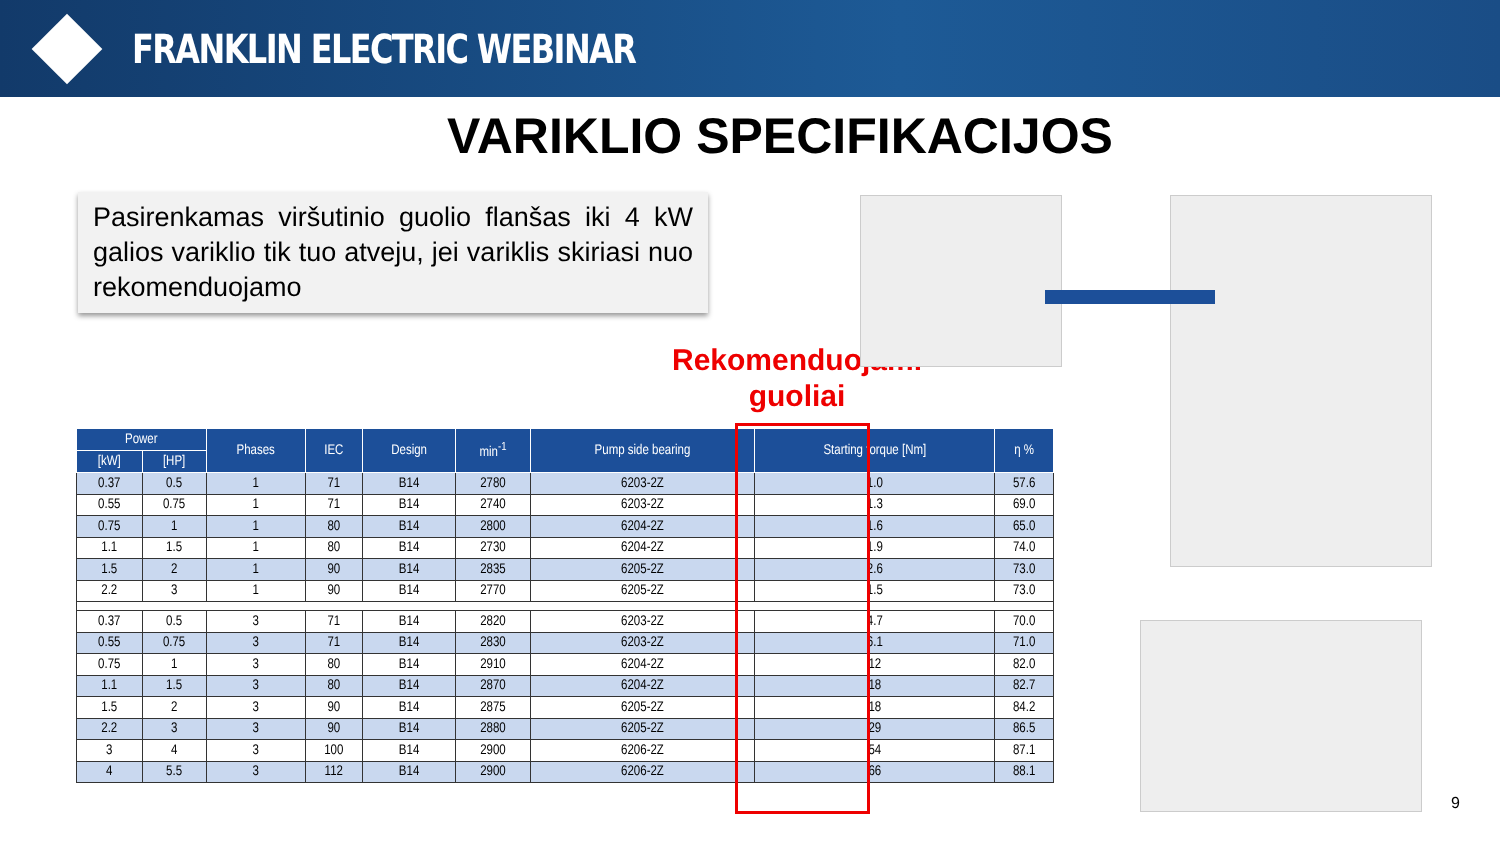FRANKLIN ELECTRIC WEBINAR
VARIKLIO SPECIFIKACIJOS
Pasirenkamas viršutinio guolio flanšas iki 4 kW galios variklio tik tuo atveju, jei variklis skiriasi nuo rekomenduojamo
Rekomenduojami
guoliai
| Power | | Phases | IEC | Design | min<sup>-1</sup> | Pump side bearing | Starting torque [Nm] | η % |
| --- | --- | --- | --- | --- | --- | --- | --- | --- |
| [kW] | [HP] | | | | | | | |
| 0.37 | 0.5 | 1 | 71 | B14 | 2780 | 6203-2Z | 1.0 | 57.6 |
| 0.55 | 0.75 | 1 | 71 | B14 | 2740 | 6203-2Z | 1.3 | 69.0 |
| 0.75 | 1 | 1 | 80 | B14 | 2800 | 6204-2Z | 1.6 | 65.0 |
| 1.1 | 1.5 | 1 | 80 | B14 | 2730 | 6204-2Z | 1.9 | 74.0 |
| 1.5 | 2 | 1 | 90 | B14 | 2835 | 6205-2Z | 2.6 | 73.0 |
| 2.2 | 3 | 1 | 90 | B14 | 2770 | 6205-2Z | 1.5 | 73.0 |
| 0.37 | 0.5 | 3 | 71 | B14 | 2820 | 6203-2Z | 4.7 | 70.0 |
| 0.55 | 0.75 | 3 | 71 | B14 | 2830 | 6203-2Z | 6.1 | 71.0 |
| 0.75 | 1 | 3 | 80 | B14 | 2910 | 6204-2Z | 12 | 82.0 |
| 1.1 | 1.5 | 3 | 80 | B14 | 2870 | 6204-2Z | 18 | 82.7 |
| 1.5 | 2 | 3 | 90 | B14 | 2875 | 6205-2Z | 18 | 84.2 |
| 2.2 | 3 | 3 | 90 | B14 | 2880 | 6205-2Z | 29 | 86.5 |
| 3 | 4 | 3 | 100 | B14 | 2900 | 6206-2Z | 54 | 87.1 |
| 4 | 5.5 | 3 | 112 | B14 | 2900 | 6206-2Z | 66 | 88.1 |
9